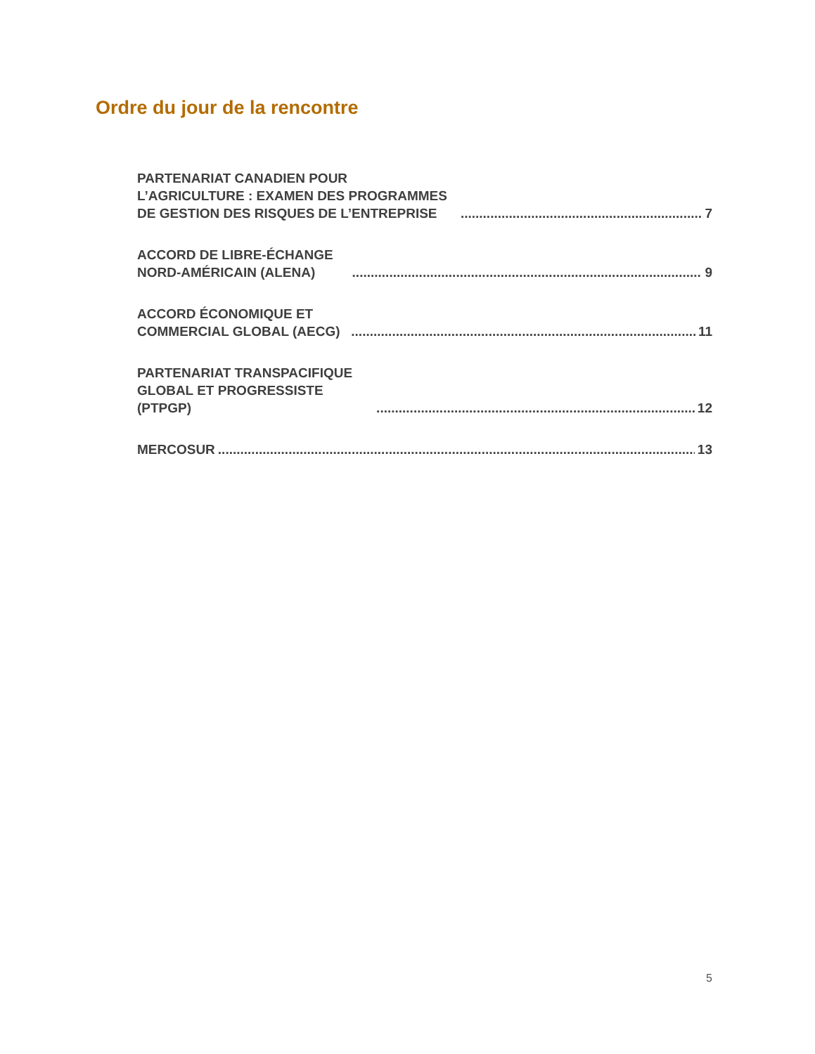Ordre du jour de la rencontre
PARTENARIAT CANADIEN POUR L’AGRICULTURE : EXAMEN DES PROGRAMMES DE GESTION DES RISQUES DE L’ENTREPRISE 7
ACCORD DE LIBRE-ÉCHANGE NORD-AMÉRICAIN (ALENA) 9
ACCORD ÉCONOMIQUE ET COMMERCIAL GLOBAL (AECG) 11
PARTENARIAT TRANSPACIFIQUE GLOBAL ET PROGRESSISTE (PTPGP) 12
MERCOSUR 13
5